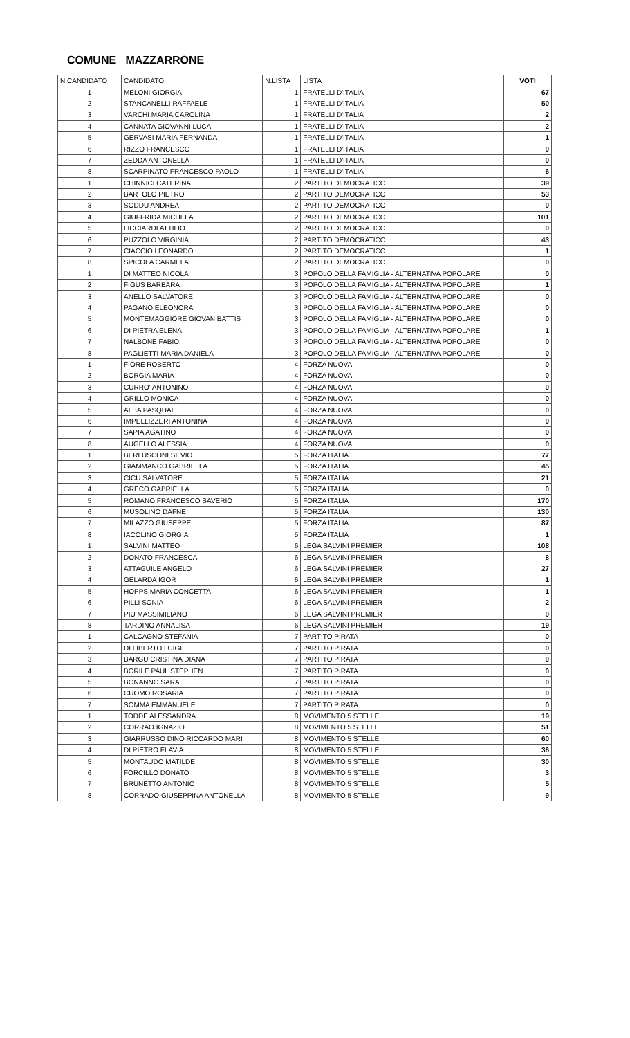COMUNE MAZZARRONE
| N.CANDIDATO | CANDIDATO | N.LISTA | LISTA | VOTI |
| --- | --- | --- | --- | --- |
| 1 | MELONI GIORGIA | 1 | FRATELLI D'ITALIA | 67 |
| 2 | STANCANELLI RAFFAELE | 1 | FRATELLI D'ITALIA | 50 |
| 3 | VARCHI MARIA CAROLINA | 1 | FRATELLI D'ITALIA | 2 |
| 4 | CANNATA GIOVANNI LUCA | 1 | FRATELLI D'ITALIA | 2 |
| 5 | GERVASI MARIA FERNANDA | 1 | FRATELLI D'ITALIA | 1 |
| 6 | RIZZO FRANCESCO | 1 | FRATELLI D'ITALIA | 0 |
| 7 | ZEDDA ANTONELLA | 1 | FRATELLI D'ITALIA | 0 |
| 8 | SCARPINATO FRANCESCO PAOLO | 1 | FRATELLI D'ITALIA | 6 |
| 1 | CHINNICI CATERINA | 2 | PARTITO DEMOCRATICO | 39 |
| 2 | BARTOLO PIETRO | 2 | PARTITO DEMOCRATICO | 53 |
| 3 | SODDU ANDREA | 2 | PARTITO DEMOCRATICO | 0 |
| 4 | GIUFFRIDA MICHELA | 2 | PARTITO DEMOCRATICO | 101 |
| 5 | LICCIARDI ATTILIO | 2 | PARTITO DEMOCRATICO | 0 |
| 6 | PUZZOLO VIRGINIA | 2 | PARTITO DEMOCRATICO | 43 |
| 7 | CIACCIO LEONARDO | 2 | PARTITO DEMOCRATICO | 1 |
| 8 | SPICOLA CARMELA | 2 | PARTITO DEMOCRATICO | 0 |
| 1 | DI MATTEO NICOLA | 3 | POPOLO DELLA FAMIGLIA - ALTERNATIVA POPOLARE | 0 |
| 2 | FIGUS BARBARA | 3 | POPOLO DELLA FAMIGLIA - ALTERNATIVA POPOLARE | 1 |
| 3 | ANELLO SALVATORE | 3 | POPOLO DELLA FAMIGLIA - ALTERNATIVA POPOLARE | 0 |
| 4 | PAGANO ELEONORA | 3 | POPOLO DELLA FAMIGLIA - ALTERNATIVA POPOLARE | 0 |
| 5 | MONTEMAGGIORE GIOVAN BATTIS | 3 | POPOLO DELLA FAMIGLIA - ALTERNATIVA POPOLARE | 0 |
| 6 | DI PIETRA ELENA | 3 | POPOLO DELLA FAMIGLIA - ALTERNATIVA POPOLARE | 1 |
| 7 | NALBONE FABIO | 3 | POPOLO DELLA FAMIGLIA - ALTERNATIVA POPOLARE | 0 |
| 8 | PAGLIETTI MARIA DANIELA | 3 | POPOLO DELLA FAMIGLIA - ALTERNATIVA POPOLARE | 0 |
| 1 | FIORE ROBERTO | 4 | FORZA NUOVA | 0 |
| 2 | BORGIA MARIA | 4 | FORZA NUOVA | 0 |
| 3 | CURRO' ANTONINO | 4 | FORZA NUOVA | 0 |
| 4 | GRILLO MONICA | 4 | FORZA NUOVA | 0 |
| 5 | ALBA PASQUALE | 4 | FORZA NUOVA | 0 |
| 6 | IMPELLIZZERI ANTONINA | 4 | FORZA NUOVA | 0 |
| 7 | SAPIA AGATINO | 4 | FORZA NUOVA | 0 |
| 8 | AUGELLO ALESSIA | 4 | FORZA NUOVA | 0 |
| 1 | BERLUSCONI SILVIO | 5 | FORZA ITALIA | 77 |
| 2 | GIAMMANCO GABRIELLA | 5 | FORZA ITALIA | 45 |
| 3 | CICU SALVATORE | 5 | FORZA ITALIA | 21 |
| 4 | GRECO GABRIELLA | 5 | FORZA ITALIA | 0 |
| 5 | ROMANO FRANCESCO SAVERIO | 5 | FORZA ITALIA | 170 |
| 6 | MUSOLINO DAFNE | 5 | FORZA ITALIA | 130 |
| 7 | MILAZZO GIUSEPPE | 5 | FORZA ITALIA | 87 |
| 8 | IACOLINO GIORGIA | 5 | FORZA ITALIA | 1 |
| 1 | SALVINI MATTEO | 6 | LEGA SALVINI PREMIER | 108 |
| 2 | DONATO FRANCESCA | 6 | LEGA SALVINI PREMIER | 8 |
| 3 | ATTAGUILE ANGELO | 6 | LEGA SALVINI PREMIER | 27 |
| 4 | GELARDA IGOR | 6 | LEGA SALVINI PREMIER | 1 |
| 5 | HOPPS MARIA CONCETTA | 6 | LEGA SALVINI PREMIER | 1 |
| 6 | PILLI SONIA | 6 | LEGA SALVINI PREMIER | 2 |
| 7 | PIU MASSIMILIANO | 6 | LEGA SALVINI PREMIER | 0 |
| 8 | TARDINO ANNALISA | 6 | LEGA SALVINI PREMIER | 19 |
| 1 | CALCAGNO STEFANIA | 7 | PARTITO PIRATA | 0 |
| 2 | DI LIBERTO LUIGI | 7 | PARTITO PIRATA | 0 |
| 3 | BARGU CRISTINA DIANA | 7 | PARTITO PIRATA | 0 |
| 4 | BORILE PAUL STEPHEN | 7 | PARTITO PIRATA | 0 |
| 5 | BONANNO SARA | 7 | PARTITO PIRATA | 0 |
| 6 | CUOMO ROSARIA | 7 | PARTITO PIRATA | 0 |
| 7 | SOMMA EMMANUELE | 7 | PARTITO PIRATA | 0 |
| 1 | TODDE ALESSANDRA | 8 | MOVIMENTO 5 STELLE | 19 |
| 2 | CORRAO IGNAZIO | 8 | MOVIMENTO 5 STELLE | 51 |
| 3 | GIARRUSSO DINO RICCARDO MARI | 8 | MOVIMENTO 5 STELLE | 60 |
| 4 | DI PIETRO FLAVIA | 8 | MOVIMENTO 5 STELLE | 36 |
| 5 | MONTAUDO MATILDE | 8 | MOVIMENTO 5 STELLE | 30 |
| 6 | FORCILLO DONATO | 8 | MOVIMENTO 5 STELLE | 3 |
| 7 | BRUNETTO ANTONIO | 8 | MOVIMENTO 5 STELLE | 5 |
| 8 | CORRADO GIUSEPPINA ANTONELLA | 8 | MOVIMENTO 5 STELLE | 9 |